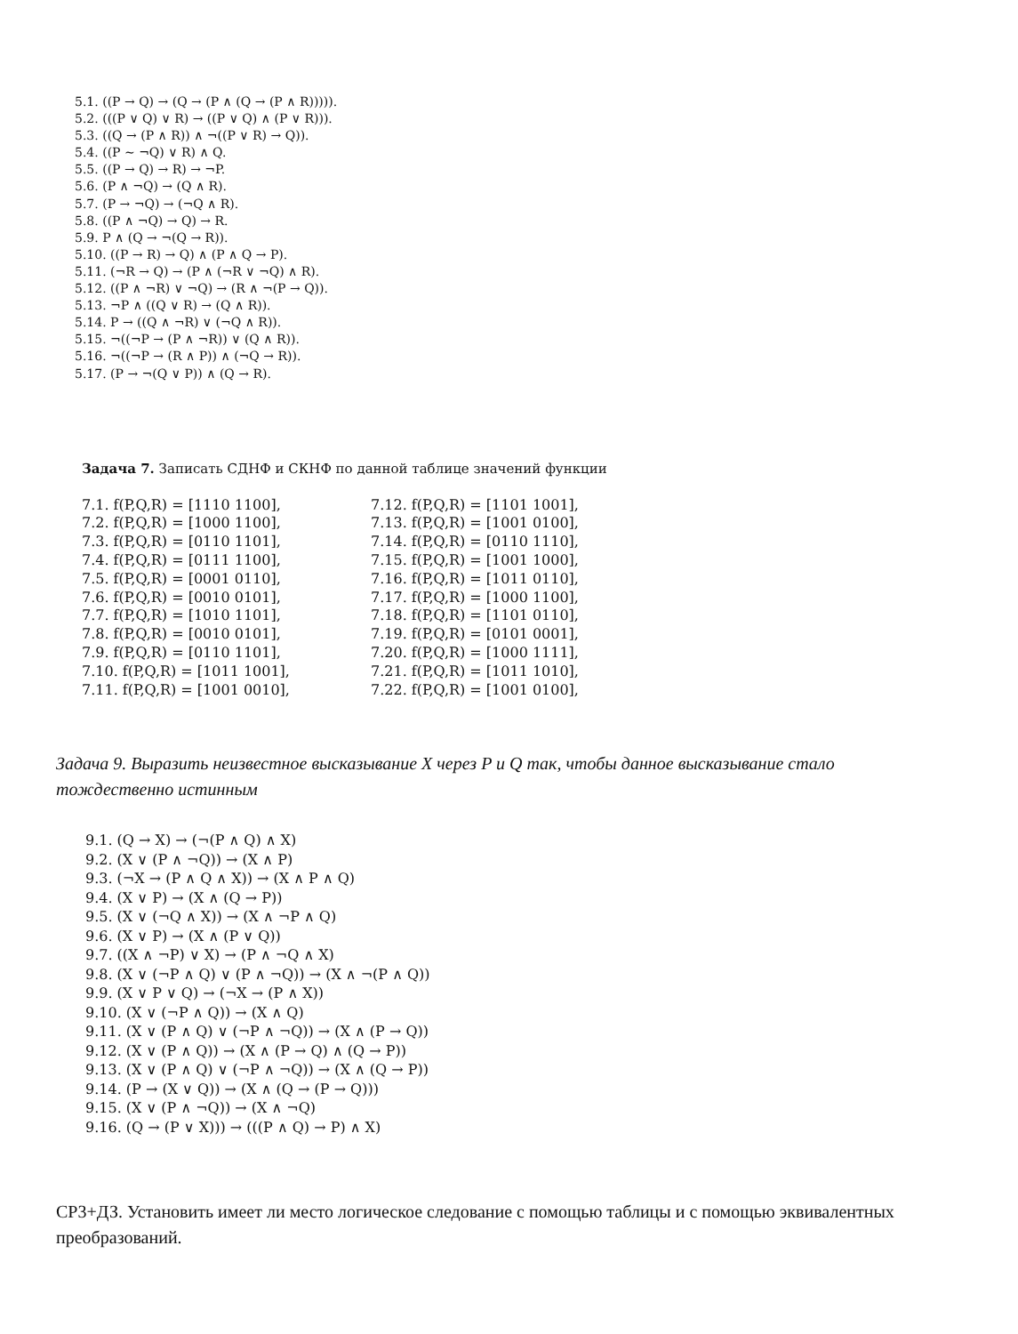5.1. ((P → Q) → (Q → (P ∧ (Q → (P ∧ R))))).
5.2. (((P ∨ Q) ∨ R) → ((P ∨ Q) ∧ (P ∨ R))).
5.3. ((Q → (P ∧ R)) ∧ ¬((P ∨ R) → Q)).
5.4. ((P ∼ ¬Q) ∨ R) ∧ Q.
5.5. ((P → Q) → R) → ¬P.
5.6. (P ∧ ¬Q) → (Q ∧ R).
5.7. (P → ¬Q) → (¬Q ∧ R).
5.8. ((P ∧ ¬Q) → Q) → R.
5.9. P ∧ (Q → ¬(Q → R)).
5.10. ((P → R) → Q) ∧ (P ∧ Q → P).
5.11. (¬R → Q) → (P ∧ (¬R ∨ ¬Q) ∧ R).
5.12. ((P ∧ ¬R) ∨ ¬Q) → (R ∧ ¬(P → Q)).
5.13. ¬P ∧ ((Q ∨ R) → (Q ∧ R)).
5.14. P → ((Q ∧ ¬R) ∨ (¬Q ∧ R)).
5.15. ¬((¬P → (P ∧ ¬R)) ∨ (Q ∧ R)).
5.16. ¬((¬P → (R ∧ P)) ∧ (¬Q → R)).
5.17. (P → ¬(Q ∨ P)) ∧ (Q → R).
Задача 7. Записать СДНФ и СКНФ по данной таблице значений функции
7.1. f(P,Q,R) = [1110 1100],
7.2. f(P,Q,R) = [1000 1100],
7.3. f(P,Q,R) = [0110 1101],
7.4. f(P,Q,R) = [0111 1100],
7.5. f(P,Q,R) = [0001 0110],
7.6. f(P,Q,R) = [0010 0101],
7.7. f(P,Q,R) = [1010 1101],
7.8. f(P,Q,R) = [0010 0101],
7.9. f(P,Q,R) = [0110 1101],
7.10. f(P,Q,R) = [1011 1001],
7.11. f(P,Q,R) = [1001 0010],
7.12. f(P,Q,R) = [1101 1001],
7.13. f(P,Q,R) = [1001 0100],
7.14. f(P,Q,R) = [0110 1110],
7.15. f(P,Q,R) = [1001 1000],
7.16. f(P,Q,R) = [1011 0110],
7.17. f(P,Q,R) = [1000 1100],
7.18. f(P,Q,R) = [1101 0110],
7.19. f(P,Q,R) = [0101 0001],
7.20. f(P,Q,R) = [1000 1111],
7.21. f(P,Q,R) = [1011 1010],
7.22. f(P,Q,R) = [1001 0100],
Задача 9. Выразить неизвестное высказывание X через P и Q так, чтобы данное высказывание стало тождественно истинным
9.1. (Q → X) → (¬(P ∧ Q) ∧ X)
9.2. (X ∨ (P ∧ ¬Q)) → (X ∧ P)
9.3. (¬X → (P ∧ Q ∧ X)) → (X ∧ P ∧ Q)
9.4. (X ∨ P) → (X ∧ (Q → P))
9.5. (X ∨ (¬Q ∧ X)) → (X ∧ ¬P ∧ Q)
9.6. (X ∨ P) → (X ∧ (P ∨ Q))
9.7. ((X ∧ ¬P) ∨ X) → (P ∧ ¬Q ∧ X)
9.8. (X ∨ (¬P ∧ Q) ∨ (P ∧ ¬Q)) → (X ∧ ¬(P ∧ Q))
9.9. (X ∨ P ∨ Q) → (¬X → (P ∧ X))
9.10. (X ∨ (¬P ∧ Q)) → (X ∧ Q)
9.11. (X ∨ (P ∧ Q) ∨ (¬P ∧ ¬Q)) → (X ∧ (P → Q))
9.12. (X ∨ (P ∧ Q)) → (X ∧ (P → Q) ∧ (Q → P))
9.13. (X ∨ (P ∧ Q) ∨ (¬P ∧ ¬Q)) → (X ∧ (Q → P))
9.14. (P → (X ∨ Q)) → (X ∧ (Q → (P → Q)))
9.15. (X ∨ (P ∧ ¬Q)) → (X ∧ ¬Q)
9.16. (Q → (P ∨ X))) → (((P ∧ Q) → P) ∧ X)
СР3+ДЗ. Установить имеет ли место логическое следование с помощью таблицы и с помощью эквивалентных преобразований.